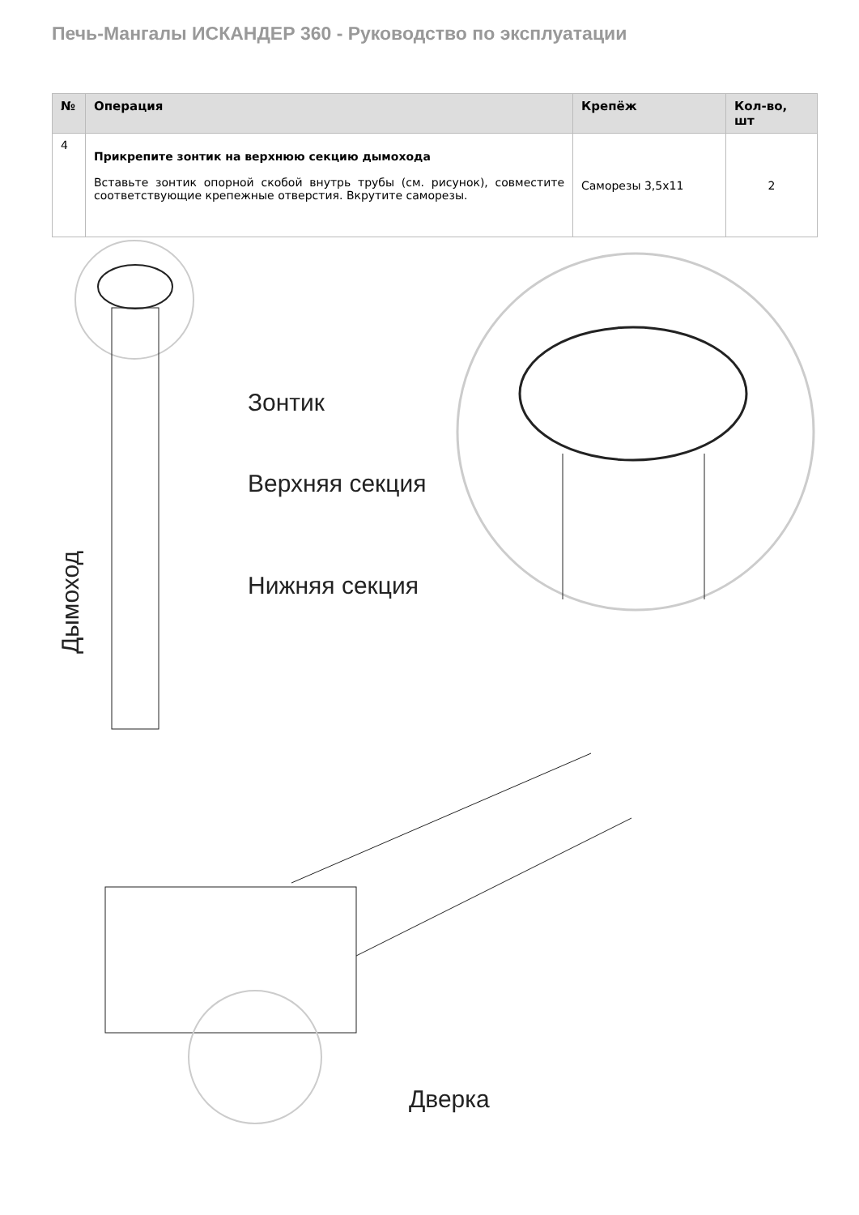Печь-Мангалы ИСКАНДЕР 360 - Руководство по эксплуатации
| № | Операция | Крепёж | Кол-во, шт |
| --- | --- | --- | --- |
| 4 | Прикрепите зонтик на верхнюю секцию дымохода Вставьте зонтик опорной скобой внутрь трубы (см. рисунок), совместите соответствующие крепежные отверстия. Вкрутите саморезы. | Саморезы 3,5x11 | 2 |
Зонтик
Верхняя секция
Нижняя секция
Дымоход
Дверка